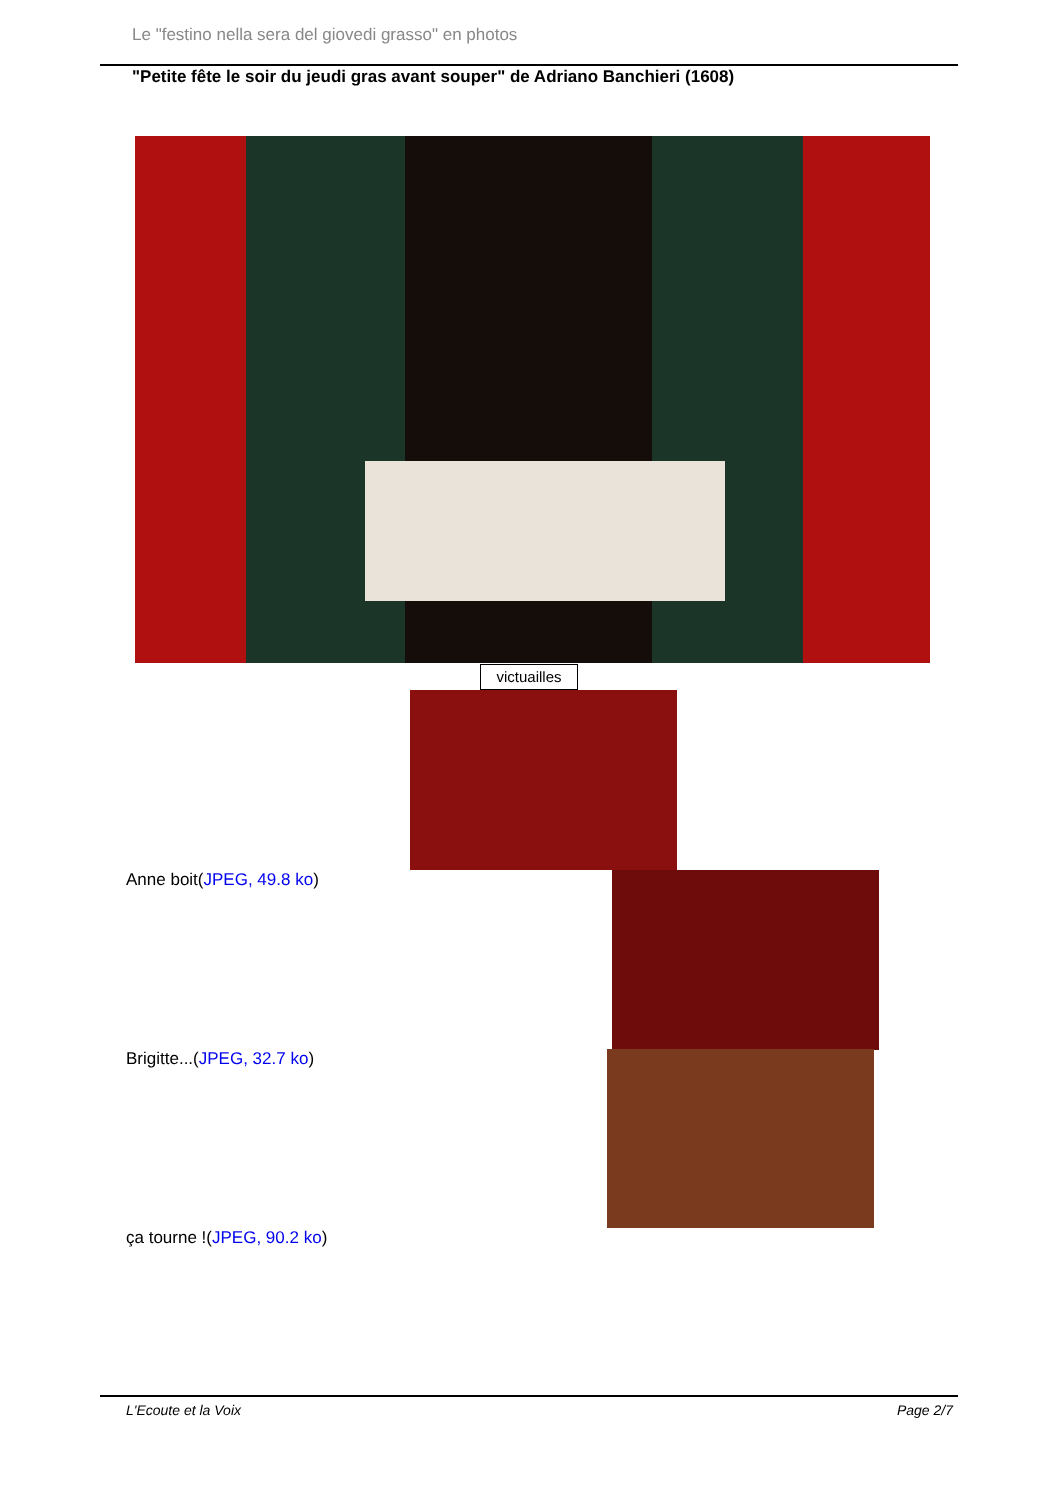Le "festino nella sera del giovedi grasso" en photos
"Petite fête le soir du jeudi gras avant souper" de Adriano Banchieri (1608)
victuailles
Anne boit(JPEG, 49.8 ko)
Brigitte...(JPEG, 32.7 ko)
ça tourne !(JPEG, 90.2 ko)
L'Ecoute et la Voix Page 2/7